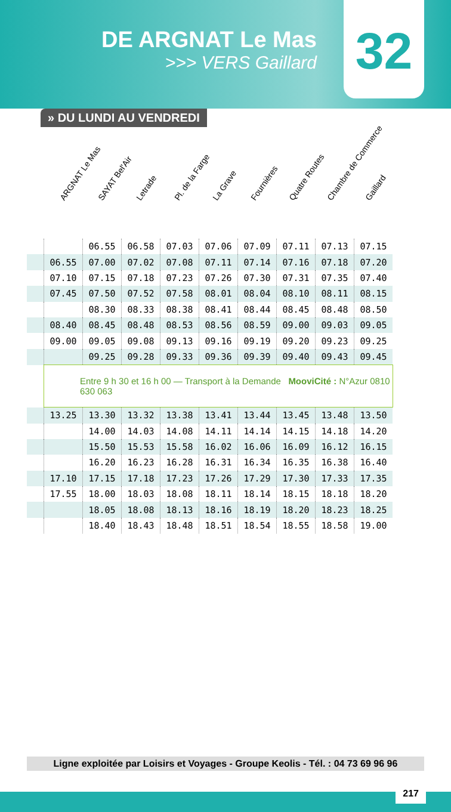DE ARGNAT Le Mas
>>> VERS Gaillard
32
» DU LUNDI AU VENDREDI
ARGNAT Le Mas
SAYAT Bel'Air
Letrade
Pl. de la Farge
La Grave
Fournières
Quatre Routes
Chambre de Commerce
Gaillard
| | | 06.55 | 06.58 | 07.03 | 07.06 | 07.09 | 07.11 | 07.13 | 07.15 |
| | 06.55 | 07.00 | 07.02 | 07.08 | 07.11 | 07.14 | 07.16 | 07.18 | 07.20 |
| | 07.10 | 07.15 | 07.18 | 07.23 | 07.26 | 07.30 | 07.31 | 07.35 | 07.40 |
| | 07.45 | 07.50 | 07.52 | 07.58 | 08.01 | 08.04 | 08.10 | 08.11 | 08.15 |
| | | 08.30 | 08.33 | 08.38 | 08.41 | 08.44 | 08.45 | 08.48 | 08.50 |
| | 08.40 | 08.45 | 08.48 | 08.53 | 08.56 | 08.59 | 09.00 | 09.03 | 09.05 |
| | 09.00 | 09.05 | 09.08 | 09.13 | 09.16 | 09.19 | 09.20 | 09.23 | 09.25 |
| | | 09.25 | 09.28 | 09.33 | 09.36 | 09.39 | 09.40 | 09.43 | 09.45 |
| | Entre 9 h 30 et 16 h 00 — Transport à la Demande MooviCité : N°Azur 0810 630 063 | | | | | | | | |
| | 13.25 | 13.30 | 13.32 | 13.38 | 13.41 | 13.44 | 13.45 | 13.48 | 13.50 |
| | | 14.00 | 14.03 | 14.08 | 14.11 | 14.14 | 14.15 | 14.18 | 14.20 |
| | | 15.50 | 15.53 | 15.58 | 16.02 | 16.06 | 16.09 | 16.12 | 16.15 |
| | | 16.20 | 16.23 | 16.28 | 16.31 | 16.34 | 16.35 | 16.38 | 16.40 |
| | 17.10 | 17.15 | 17.18 | 17.23 | 17.26 | 17.29 | 17.30 | 17.33 | 17.35 |
| | 17.55 | 18.00 | 18.03 | 18.08 | 18.11 | 18.14 | 18.15 | 18.18 | 18.20 |
| | | 18.05 | 18.08 | 18.13 | 18.16 | 18.19 | 18.20 | 18.23 | 18.25 |
| | | 18.40 | 18.43 | 18.48 | 18.51 | 18.54 | 18.55 | 18.58 | 19.00 |
Ligne exploitée par Loisirs et Voyages - Groupe Keolis - Tél. : 04 73 69 96 96
217